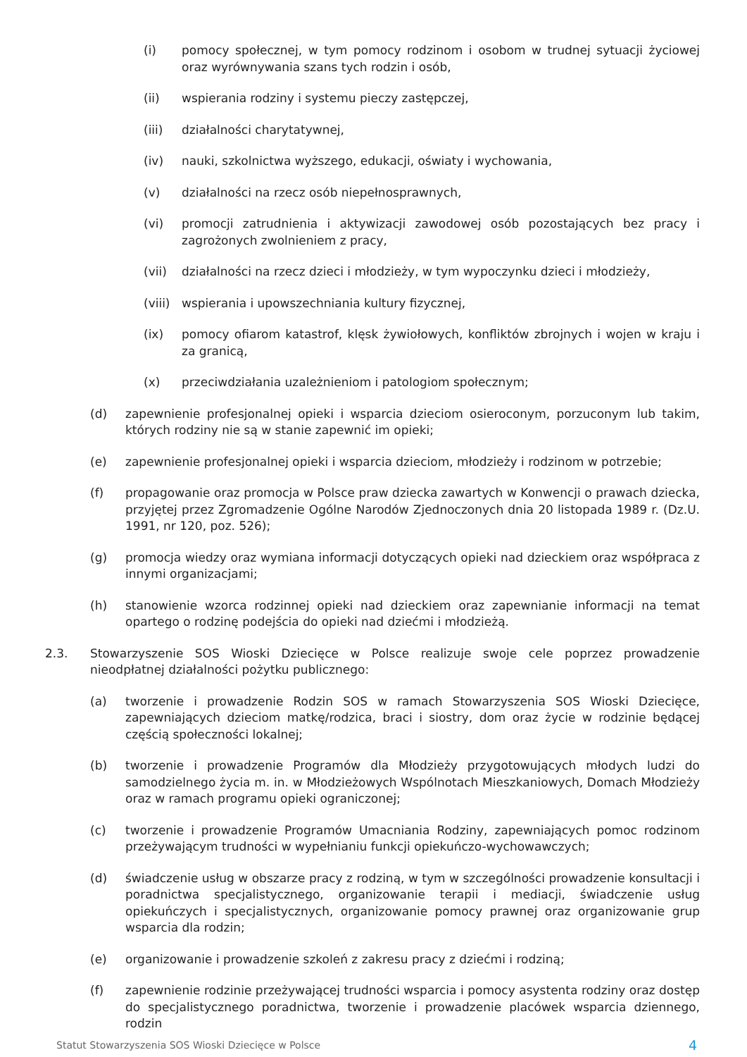(i) pomocy społecznej, w tym pomocy rodzinom i osobom w trudnej sytuacji życiowej oraz wyrównywania szans tych rodzin i osób,
(ii) wspierania rodziny i systemu pieczy zastępczej,
(iii) działalności charytatywnej,
(iv) nauki, szkolnictwa wyższego, edukacji, oświaty i wychowania,
(v) działalności na rzecz osób niepełnosprawnych,
(vi) promocji zatrudnienia i aktywizacji zawodowej osób pozostających bez pracy i zagrożonych zwolnieniem z pracy,
(vii) działalności na rzecz dzieci i młodzieży, w tym wypoczynku dzieci i młodzieży,
(viii) wspierania i upowszechniania kultury fizycznej,
(ix) pomocy ofiarom katastrof, klęsk żywiołowych, konfliktów zbrojnych i wojen w kraju i za granicą,
(x) przeciwdziałania uzależnieniom i patologiom społecznym;
(d) zapewnienie profesjonalnej opieki i wsparcia dzieciom osieroconym, porzuconym lub takim, których rodziny nie są w stanie zapewnić im opieki;
(e) zapewnienie profesjonalnej opieki i wsparcia dzieciom, młodzieży i rodzinom w potrzebie;
(f) propagowanie oraz promocja w Polsce praw dziecka zawartych w Konwencji o prawach dziecka, przyjętej przez Zgromadzenie Ogólne Narodów Zjednoczonych dnia 20 listopada 1989 r. (Dz.U. 1991, nr 120, poz. 526);
(g) promocja wiedzy oraz wymiana informacji dotyczących opieki nad dzieckiem oraz współpraca z innymi organizacjami;
(h) stanowienie wzorca rodzinnej opieki nad dzieckiem oraz zapewnianie informacji na temat opartego o rodzinę podejścia do opieki nad dziećmi i młodzieżą.
2.3. Stowarzyszenie SOS Wioski Dziecięce w Polsce realizuje swoje cele poprzez prowadzenie nieodpłatnej działalności pożytku publicznego:
(a) tworzenie i prowadzenie Rodzin SOS w ramach Stowarzyszenia SOS Wioski Dziecięce, zapewniających dzieciom matkę/rodzica, braci i siostry, dom oraz życie w rodzinie będącej częścią społeczności lokalnej;
(b) tworzenie i prowadzenie Programów dla Młodzieży przygotowujących młodych ludzi do samodzielnego życia m. in. w Młodzieżowych Wspólnotach Mieszkaniowych, Domach Młodzieży oraz w ramach programu opieki ograniczonej;
(c) tworzenie i prowadzenie Programów Umacniania Rodziny, zapewniających pomoc rodzinom przeżywającym trudności w wypełnianiu funkcji opiekuńczo-wychowawczych;
(d) świadczenie usług w obszarze pracy z rodziną, w tym w szczególności prowadzenie konsultacji i poradnictwa specjalistycznego, organizowanie terapii i mediacji, świadczenie usług opiekuńczych i specjalistycznych, organizowanie pomocy prawnej oraz organizowanie grup wsparcia dla rodzin;
(e) organizowanie i prowadzenie szkoleń z zakresu pracy z dziećmi i rodziną;
(f) zapewnienie rodzinie przeżywającej trudności wsparcia i pomocy asystenta rodziny oraz dostęp do specjalistycznego poradnictwa, tworzenie i prowadzenie placówek wsparcia dziennego, rodzin
Statut Stowarzyszenia SOS Wioski Dziecięce w Polsce 4